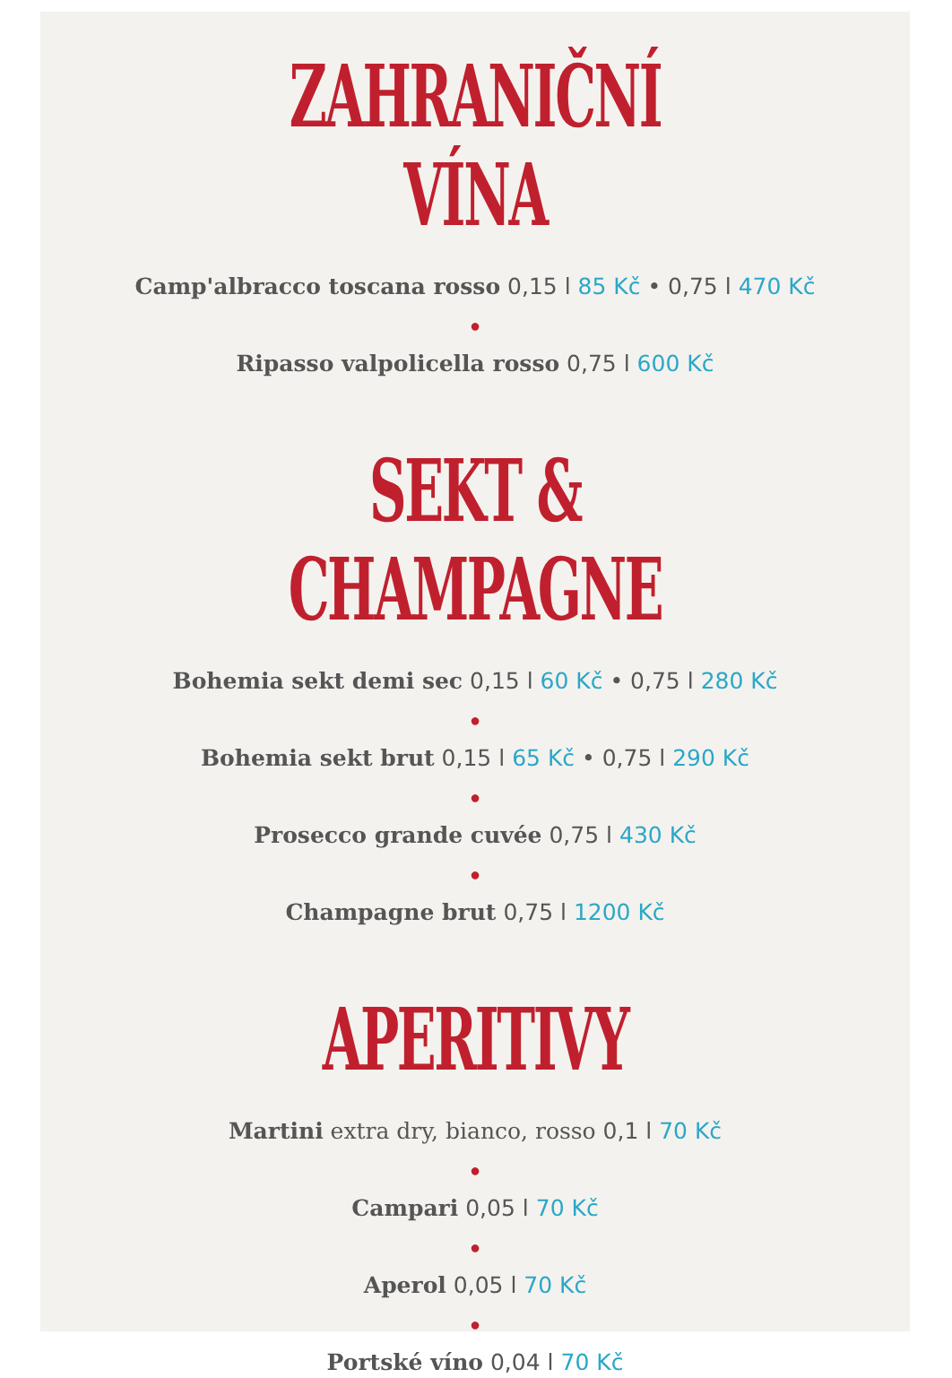ZAHRANIČNÍ VÍNA
Camp'albracco toscana rosso 0,15 l 85 Kč • 0,75 l 470 Kč
●
Ripasso valpolicella rosso 0,75 l 600 Kč
SEKT & CHAMPAGNE
Bohemia sekt demi sec 0,15 l 60 Kč • 0,75 l 280 Kč
●
Bohemia sekt brut 0,15 l 65 Kč • 0,75 l 290 Kč
●
Prosecco grande cuvée 0,75 l 430 Kč
●
Champagne brut 0,75 l 1200 Kč
APERITIVY
Martini extra dry, bianco, rosso 0,1 l 70 Kč
●
Campari 0,05 l 70 Kč
●
Aperol 0,05 l 70 Kč
●
Portské víno 0,04 l 70 Kč